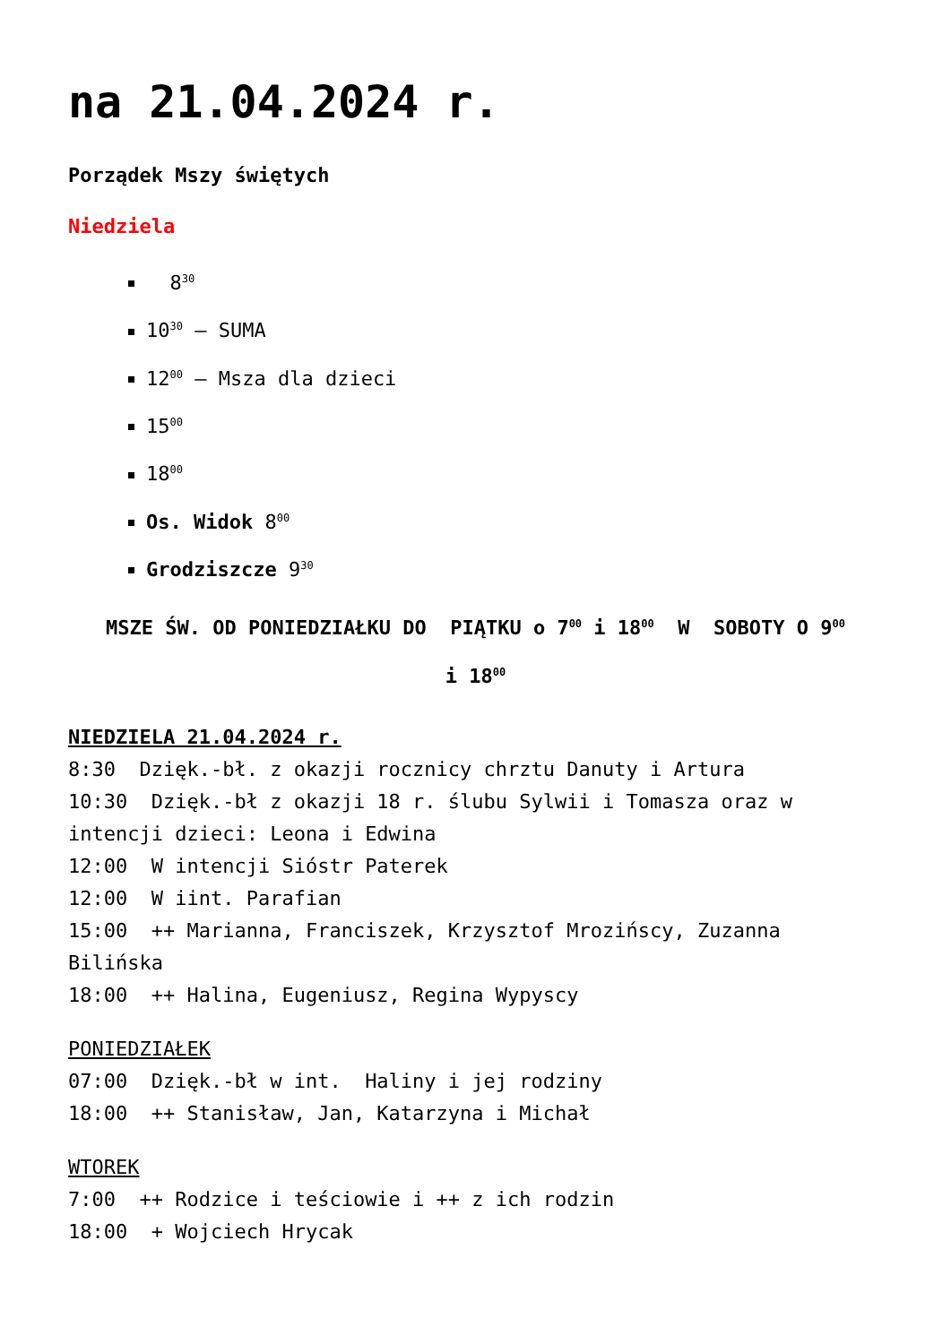na 21.04.2024 r.
Porządek Mszy świętych
Niedziela
8<sup>30</sup>
10<sup>30</sup> – SUMA
12<sup>00</sup> – Msza dla dzieci
15<sup>00</sup>
18<sup>00</sup>
Os. Widok 8<sup>00</sup>
Grodziszcze 9<sup>30</sup>
MSZE ŚW. OD PONIEDZIAŁKU DO PIĄTKU o 7<sup>00</sup> i 18<sup>00</sup> W SOBOTY O 9<sup>00</sup>
i 18<sup>00</sup>
NIEDZIELA 21.04.2024 r.
8:30 Dzięk.-bł. z okazji rocznicy chrztu Danuty i Artura
10:30 Dzięk.-bł z okazji 18 r. ślubu Sylwii i Tomasza oraz w intencji dzieci: Leona i Edwina
12:00 W intencji Sióstr Paterek
12:00 W iint. Parafian
15:00 ++ Marianna, Franciszek, Krzysztof Mrozińscy, Zuzanna Bilińska
18:00 ++ Halina, Eugeniusz, Regina Wypyscy
PONIEDZIAŁEK
07:00 Dzięk.-bł w int. Haliny i jej rodziny
18:00 ++ Stanisław, Jan, Katarzyna i Michał
WTOREK
7:00 ++ Rodzice i teściowie i ++ z ich rodzin
18:00 + Wojciech Hrycak